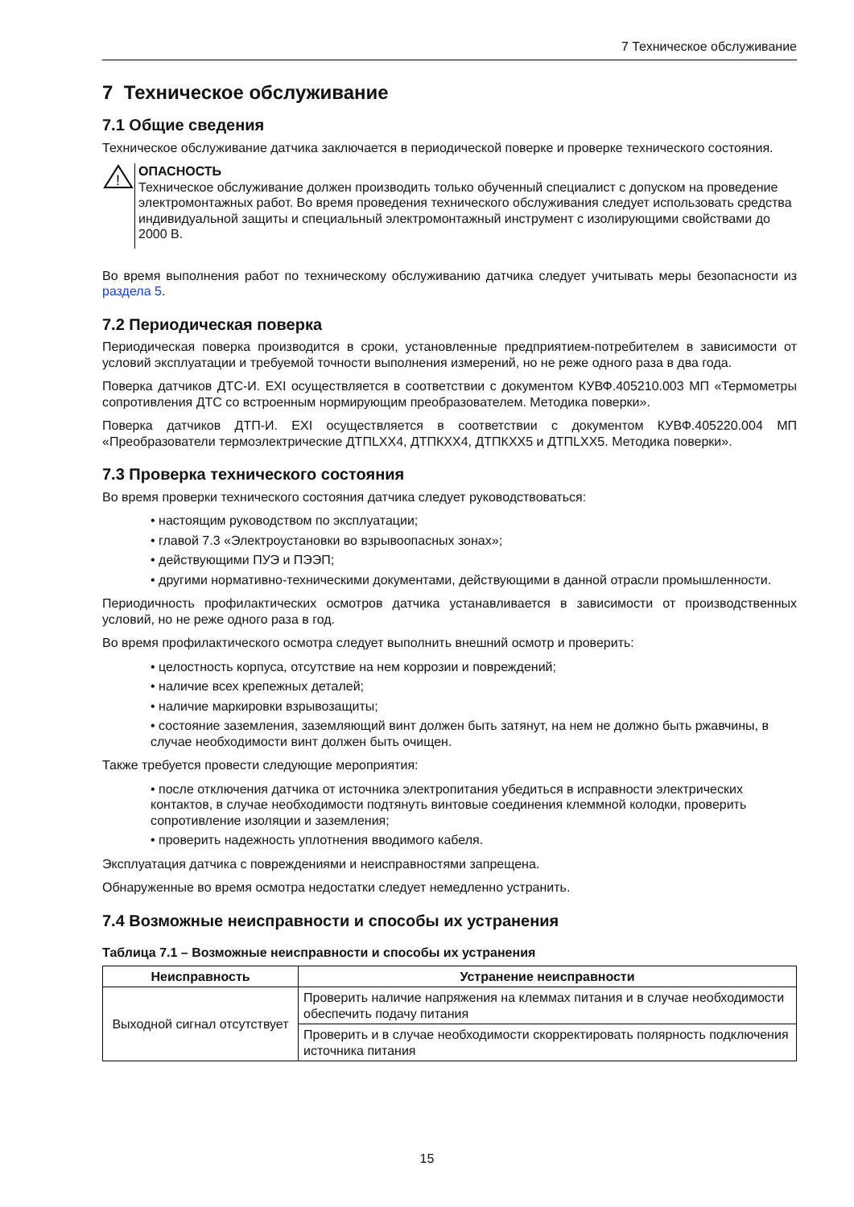7 Техническое обслуживание
7 Техническое обслуживание
7.1 Общие сведения
Техническое обслуживание датчика заключается в периодической поверке и проверке технического состояния.
!
ОПАСНОСТЬ
Техническое обслуживание должен производить только обученный специалист с допуском на проведение электромонтажных работ. Во время проведения технического обслуживания следует использовать средства индивидуальной защиты и специальный электромонтажный инструмент с изолирующими свойствами до 2000 В.
Во время выполнения работ по техническому обслуживанию датчика следует учитывать меры безопасности из раздела 5.
7.2 Периодическая поверка
Периодическая поверка производится в сроки, установленные предприятием-потребителем в зависимости от условий эксплуатации и требуемой точности выполнения измерений, но не реже одного раза в два года.
Поверка датчиков ДТС-И. EXI осуществляется в соответствии с документом КУВФ.405210.003 МП «Термометры сопротивления ДТС со встроенным нормирующим преобразователем. Методика поверки».
Поверка датчиков ДТП-И. EXI осуществляется в соответствии с документом КУВФ.405220.004 МП «Преобразователи термоэлектрические ДТПLXX4, ДТПКXX4, ДТПКXX5 и ДТПLXX5. Методика поверки».
7.3 Проверка технического состояния
Во время проверки технического состояния датчика следует руководствоваться:
• настоящим руководством по эксплуатации;
• главой 7.3 «Электроустановки во взрывоопасных зонах»;
• действующими ПУЭ и ПЭЭП;
• другими нормативно-техническими документами, действующими в данной отрасли промышленности.
Периодичность профилактических осмотров датчика устанавливается в зависимости от производственных условий, но не реже одного раза в год.
Во время профилактического осмотра следует выполнить внешний осмотр и проверить:
• целостность корпуса, отсутствие на нем коррозии и повреждений;
• наличие всех крепежных деталей;
• наличие маркировки взрывозащиты;
• состояние заземления, заземляющий винт должен быть затянут, на нем не должно быть ржавчины, в случае необходимости винт должен быть очищен.
Также требуется провести следующие мероприятия:
• после отключения датчика от источника электропитания убедиться в исправности электрических контактов, в случае необходимости подтянуть винтовые соединения клеммной колодки, проверить сопротивление изоляции и заземления;
• проверить надежность уплотнения вводимого кабеля.
Эксплуатация датчика с повреждениями и неисправностями запрещена.
Обнаруженные во время осмотра недостатки следует немедленно устранить.
7.4 Возможные неисправности и способы их устранения
Таблица 7.1 – Возможные неисправности и способы их устранения
| Неисправность | Устранение неисправности |
| --- | --- |
| Выходной сигнал отсутствует | Проверить наличие напряжения на клеммах питания и в случае необходимости обеспечить подачу питания |
| | Проверить и в случае необходимости скорректировать полярность подключения источника питания |
15